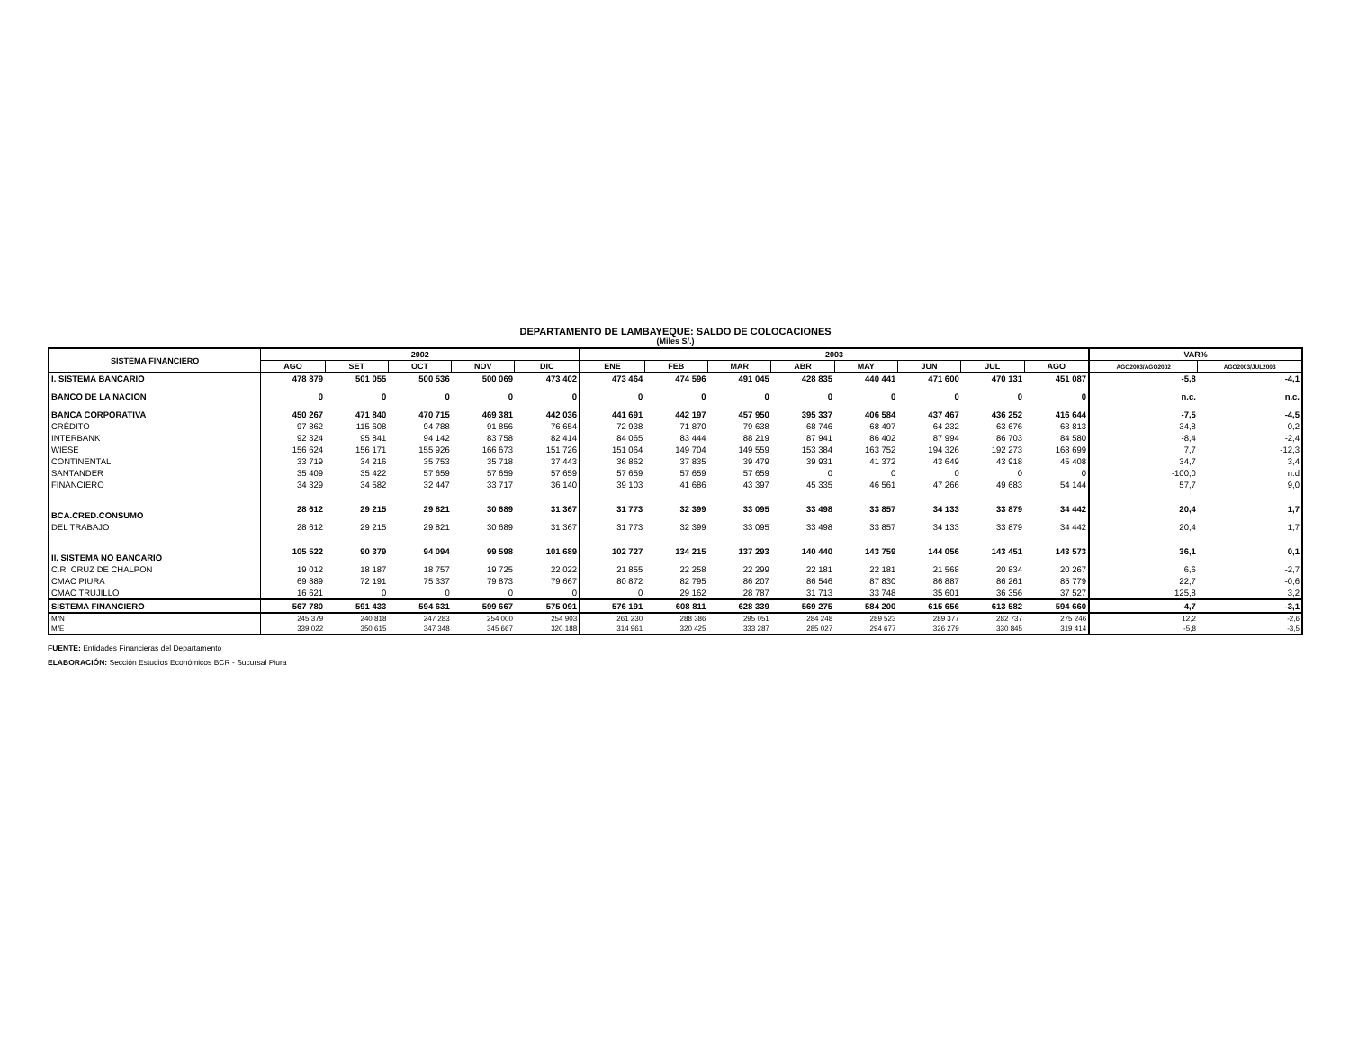DEPARTAMENTO DE LAMBAYEQUE: SALDO DE COLOCACIONES
(Miles S/.)
| SISTEMA FINANCIERO | 2002 | | | | | 2003 | | | | | | | | VAR% | |
| --- | --- | --- | --- | --- | --- | --- | --- | --- | --- | --- | --- | --- | --- | --- | --- |
| | AGO | SET | OCT | NOV | DIC | ENE | FEB | MAR | ABR | MAY | JUN | JUL | AGO | AGO2003/AGO2002 | AGO2003/JUL2003 |
| I. SISTEMA BANCARIO | 478 879 | 501 055 | 500 536 | 500 069 | 473 402 | 473 464 | 474 596 | 491 045 | 428 835 | 440 441 | 471 600 | 470 131 | 451 087 | -5,8 | -4,1 |
| BANCO DE LA NACION | 0 | 0 | 0 | 0 | 0 | 0 | 0 | 0 | 0 | 0 | 0 | 0 | 0 | n.c. | n.c. |
| BANCA CORPORATIVA | 450 267 | 471 840 | 470 715 | 469 381 | 442 036 | 441 691 | 442 197 | 457 950 | 395 337 | 406 584 | 437 467 | 436 252 | 416 644 | -7,5 | -4,5 |
| CRÉDITO | 97 862 | 115 608 | 94 788 | 91 856 | 76 654 | 72 938 | 71 870 | 79 638 | 68 746 | 68 497 | 64 232 | 63 676 | 63 813 | -34,8 | 0,2 |
| INTERBANK | 92 324 | 95 841 | 94 142 | 83 758 | 82 414 | 84 065 | 83 444 | 88 219 | 87 941 | 86 402 | 87 994 | 86 703 | 84 580 | -8,4 | -2,4 |
| WIESE | 156 624 | 156 171 | 155 926 | 166 673 | 151 726 | 151 064 | 149 704 | 149 559 | 153 384 | 163 752 | 194 326 | 192 273 | 168 699 | 7,7 | -12,3 |
| CONTINENTAL | 33 719 | 34 216 | 35 753 | 35 718 | 37 443 | 36 862 | 37 835 | 39 479 | 39 931 | 41 372 | 43 649 | 43 918 | 45 408 | 34,7 | 3,4 |
| SANTANDER | 35 409 | 35 422 | 57 659 | 57 659 | 57 659 | 57 659 | 57 659 | 57 659 | 0 | 0 | 0 | 0 | 0 | -100,0 | n.d |
| FINANCIERO | 34 329 | 34 582 | 32 447 | 33 717 | 36 140 | 39 103 | 41 686 | 43 397 | 45 335 | 46 561 | 47 266 | 49 683 | 54 144 | 57,7 | 9,0 |
| BCA.CRED.CONSUMO | 28 612 | 29 215 | 29 821 | 30 689 | 31 367 | 31 773 | 32 399 | 33 095 | 33 498 | 33 857 | 34 133 | 33 879 | 34 442 | 20,4 | 1,7 |
| DEL TRABAJO | 28 612 | 29 215 | 29 821 | 30 689 | 31 367 | 31 773 | 32 399 | 33 095 | 33 498 | 33 857 | 34 133 | 33 879 | 34 442 | 20,4 | 1,7 |
| II. SISTEMA NO BANCARIO | 105 522 | 90 379 | 94 094 | 99 598 | 101 689 | 102 727 | 134 215 | 137 293 | 140 440 | 143 759 | 144 056 | 143 451 | 143 573 | 36,1 | 0,1 |
| C.R. CRUZ DE CHALPON | 19 012 | 18 187 | 18 757 | 19 725 | 22 022 | 21 855 | 22 258 | 22 299 | 22 181 | 22 181 | 21 568 | 20 834 | 20 267 | 6,6 | -2,7 |
| CMAC PIURA | 69 889 | 72 191 | 75 337 | 79 873 | 79 667 | 80 872 | 82 795 | 86 207 | 86 546 | 87 830 | 86 887 | 86 261 | 85 779 | 22,7 | -0,6 |
| CMAC TRUJILLO | 16 621 | 0 | 0 | 0 | 0 | 0 | 29 162 | 28 787 | 31 713 | 33 748 | 35 601 | 36 356 | 37 527 | 125,8 | 3,2 |
| SISTEMA FINANCIERO | 567 780 | 591 433 | 594 631 | 599 667 | 575 091 | 576 191 | 608 811 | 628 339 | 569 275 | 584 200 | 615 656 | 613 582 | 594 660 | 4,7 | -3,1 |
| M/N | 245 379 | 240 818 | 247 283 | 254 000 | 254 903 | 261 230 | 288 386 | 295 051 | 284 248 | 289 523 | 289 377 | 282 737 | 275 246 | 12,2 | -2,6 |
| M/E | 339 022 | 350 615 | 347 348 | 345 667 | 320 188 | 314 961 | 320 425 | 333 287 | 285 027 | 294 677 | 326 279 | 330 845 | 319 414 | -5,8 | -3,5 |
FUENTE: Entidades Financieras del Departamento
ELABORACIÓN: Sección Estudios Económicos BCR - Sucursal Piura